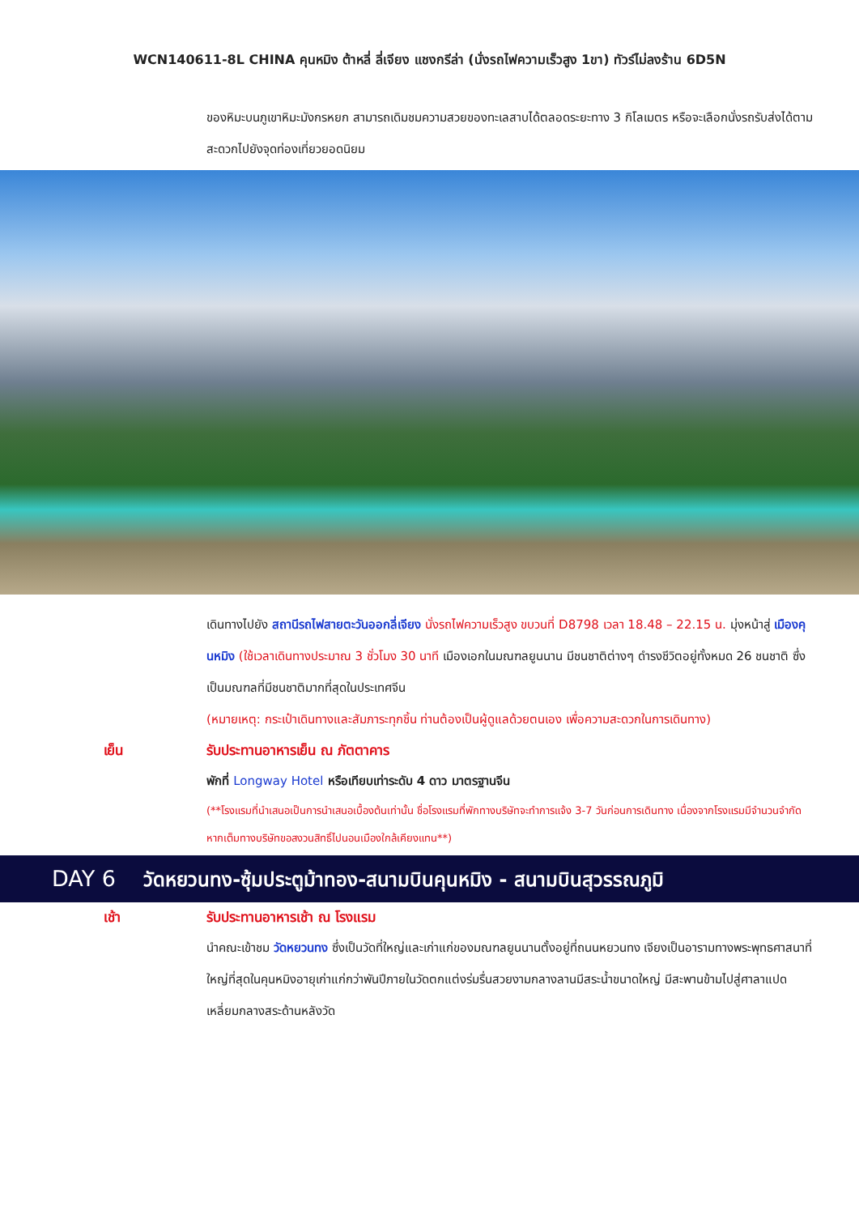WCN140611-8L CHINA คุนหมิง ต้าหลี่ ลี่เจียง แชงกรีล่า (นั่งรถไฟความเร็วสูง 1ขา) ทัวร์ไม่ลงร้าน 6D5N
ของหิมะบนภูเขาหิมะมังกรหยก สามารถเดิมชมความสวยของทะเลสาบได้ตลอดระยะทาง 3 กิโลเมตร หรือจะเลือกนั่งรถรับส่งได้ตามสะดวกไปยังจุดท่องเที่ยวยอดนิยม
เดินทางไปยัง สถานีรถไฟสายตะวันออกลี่เจียง นั่งรถไฟความเร็วสูง ขบวนที่ D8798 เวลา 18.48 – 22.15 น. มุ่งหน้าสู่ เมืองคุนหมิง (ใช้เวลาเดินทางประมาณ 3 ชั่วโมง 30 นาที เมืองเอกในมณฑลยูนนาน มีชนชาติต่างๆ ดำรงชีวิตอยู่ทั้งหมด 26 ชนชาติ ซึ่งเป็นมณฑลที่มีชนชาติมากที่สุดในประเทศจีน
(หมายเหตุ: กระเป๋าเดินทางและสัมภาระทุกชิ้น ท่านต้องเป็นผู้ดูแลด้วยตนเอง เพื่อความสะดวกในการเดินทาง)
เย็น รับประทานอาหารเย็น ณ ภัตตาคาร
พักที่ Longway Hotel หรือเทียบเท่าระดับ 4 ดาว มาตรฐานจีน
(**โรงแรมที่นำเสนอเป็นการนำเสนอเบื้องต้นเท่านั้น ชื่อโรงแรมที่พักทางบริษัทจะทำการแจ้ง 3-7 วันก่อนการเดินทาง เนื่องจากโรงแรมมีจำนวนจำกัด หากเต็มทางบริษัทขอสงวนสิทธิ์ไปนอนเมืองใกล้เคียงแทน**)
DAY 6 วัดหยวนทง-ซุ้มประตูม้าทอง-สนามบินคุนหมิง - สนามบินสุวรรณภูมิ
เช้า รับประทานอาหารเช้า ณ โรงแรม
นำคณะเข้าชม วัดหยวนทง ซึ่งเป็นวัดที่ใหญ่และเก่าแก่ของมณฑลยูนนานตั้งอยู่ที่ถนนหยวนทง เจียงเป็นอารามทางพระพุทธศาสนาที่ใหญ่ที่สุดในคุนหมิงอายุเก่าแก่กว่าพันปีภายในวัดตกแต่งร่มรื่นสวยงามกลางลานมีสระน้ำขนาดใหญ่ มีสะพานข้ามไปสู่ศาลาแปดเหลี่ยมกลางสระด้านหลังวัด